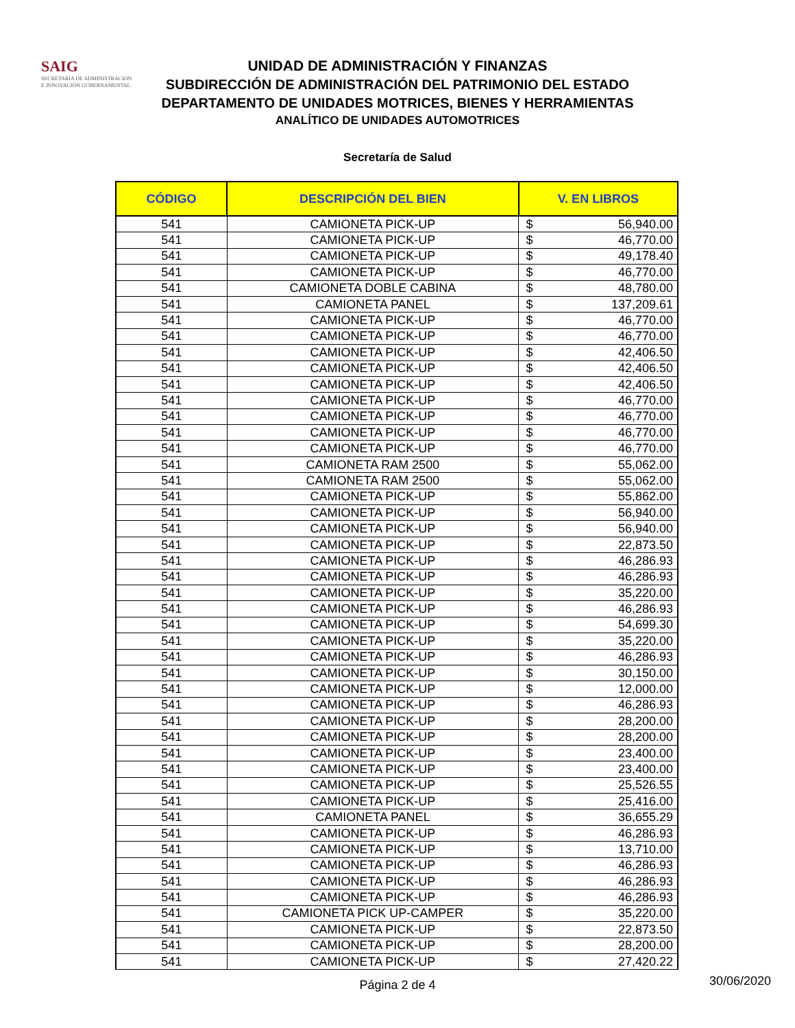SAIG
SECRETARÍA DE ADMINISTRACIÓN
E INNOVACIÓN GUBERNAMENTAL
UNIDAD DE ADMINISTRACIÓN Y FINANZAS
SUBDIRECCIÓN DE ADMINISTRACIÓN DEL PATRIMONIO DEL ESTADO
DEPARTAMENTO DE UNIDADES MOTRICES, BIENES Y HERRAMIENTAS
ANALÍTICO DE UNIDADES AUTOMOTRICES
Secretaría de Salud
| CÓDIGO | DESCRIPCIÓN DEL BIEN | V. EN LIBROS | |
| --- | --- | --- | --- |
| 541 | CAMIONETA PICK-UP | $ | 56,940.00 |
| 541 | CAMIONETA PICK-UP | $ | 46,770.00 |
| 541 | CAMIONETA PICK-UP | $ | 49,178.40 |
| 541 | CAMIONETA PICK-UP | $ | 46,770.00 |
| 541 | CAMIONETA DOBLE CABINA | $ | 48,780.00 |
| 541 | CAMIONETA PANEL | $ | 137,209.61 |
| 541 | CAMIONETA PICK-UP | $ | 46,770.00 |
| 541 | CAMIONETA PICK-UP | $ | 46,770.00 |
| 541 | CAMIONETA PICK-UP | $ | 42,406.50 |
| 541 | CAMIONETA PICK-UP | $ | 42,406.50 |
| 541 | CAMIONETA PICK-UP | $ | 42,406.50 |
| 541 | CAMIONETA PICK-UP | $ | 46,770.00 |
| 541 | CAMIONETA PICK-UP | $ | 46,770.00 |
| 541 | CAMIONETA PICK-UP | $ | 46,770.00 |
| 541 | CAMIONETA PICK-UP | $ | 46,770.00 |
| 541 | CAMIONETA RAM 2500 | $ | 55,062.00 |
| 541 | CAMIONETA RAM 2500 | $ | 55,062.00 |
| 541 | CAMIONETA PICK-UP | $ | 55,862.00 |
| 541 | CAMIONETA PICK-UP | $ | 56,940.00 |
| 541 | CAMIONETA PICK-UP | $ | 56,940.00 |
| 541 | CAMIONETA PICK-UP | $ | 22,873.50 |
| 541 | CAMIONETA PICK-UP | $ | 46,286.93 |
| 541 | CAMIONETA PICK-UP | $ | 46,286.93 |
| 541 | CAMIONETA PICK-UP | $ | 35,220.00 |
| 541 | CAMIONETA PICK-UP | $ | 46,286.93 |
| 541 | CAMIONETA PICK-UP | $ | 54,699.30 |
| 541 | CAMIONETA PICK-UP | $ | 35,220.00 |
| 541 | CAMIONETA PICK-UP | $ | 46,286.93 |
| 541 | CAMIONETA PICK-UP | $ | 30,150.00 |
| 541 | CAMIONETA PICK-UP | $ | 12,000.00 |
| 541 | CAMIONETA PICK-UP | $ | 46,286.93 |
| 541 | CAMIONETA PICK-UP | $ | 28,200.00 |
| 541 | CAMIONETA PICK-UP | $ | 28,200.00 |
| 541 | CAMIONETA PICK-UP | $ | 23,400.00 |
| 541 | CAMIONETA PICK-UP | $ | 23,400.00 |
| 541 | CAMIONETA PICK-UP | $ | 25,526.55 |
| 541 | CAMIONETA PICK-UP | $ | 25,416.00 |
| 541 | CAMIONETA PANEL | $ | 36,655.29 |
| 541 | CAMIONETA PICK-UP | $ | 46,286.93 |
| 541 | CAMIONETA PICK-UP | $ | 13,710.00 |
| 541 | CAMIONETA PICK-UP | $ | 46,286.93 |
| 541 | CAMIONETA PICK-UP | $ | 46,286.93 |
| 541 | CAMIONETA PICK-UP | $ | 46,286.93 |
| 541 | CAMIONETA PICK UP-CAMPER | $ | 35,220.00 |
| 541 | CAMIONETA PICK-UP | $ | 22,873.50 |
| 541 | CAMIONETA PICK-UP | $ | 28,200.00 |
| 541 | CAMIONETA PICK-UP | $ | 27,420.22 |
Página 2 de 4
30/06/2020